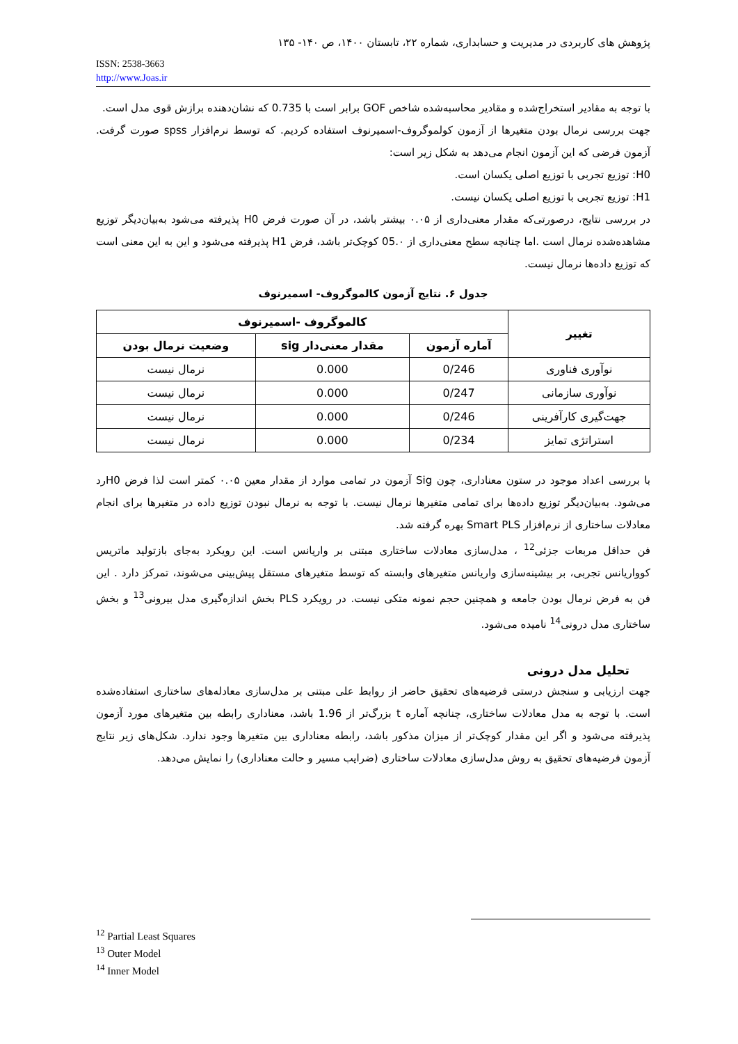پژوهش های کاربردی در مدیریت و حسابداری، شماره ۲۲، تابستان ۱۴۰۰، ص ۱۴۰- ۱۳۵
ISSN: 2538-3663
http://www.Joas.ir
با توجه به مقادیر استخراج‌شده و مقادیر محاسبه‌شده شاخص GOF برابر است با 0.735 که نشان‌دهنده برازش قوی مدل است.
جهت بررسی نرمال بودن متغیرها از آزمون کولموگروف-اسمیرنوف استفاده کردیم. که توسط نرم‌افزار spss صورت گرفت. آزمون فرضی که این آزمون انجام می‌دهد به شکل زیر است:
H0: توزیع تجربی با توزیع اصلی یکسان است.
H1: توزیع تجربی با توزیع اصلی یکسان نیست.
در بررسی نتایج، درصورتی‌که مقدار معنی‌داری از ۰.۰۵ بیشتر باشد، در آن صورت فرض H0 پذیرفته می‌شود به‌بیان‌دیگر توزیع مشاهده‌شده نرمال است .اما چنانچه سطح معنی‌داری از 05.۰ کوچک‌تر باشد، فرض H1 پذیرفته می‌شود و این به این معنی است که توزیع داده‌ها نرمال نیست.
جدول ۶. نتایج آزمون کالموگروف- اسمیرنوف
| تغییر | کالموگروف -اسمیرنوف | | |
| --- | --- | --- | --- |
| | آماره آزمون | مقدار معنی‌دار sig | وضعیت نرمال بودن |
| نوآوری فناوری | 0/246 | 0.000 | نرمال نیست |
| نوآوری سازمانی | 0/247 | 0.000 | نرمال نیست |
| جهت‌گیری کارآفرینی | 0/246 | 0.000 | نرمال نیست |
| استراتژی تمایز | 0/234 | 0.000 | نرمال نیست |
با بررسی اعداد موجود در ستون معناداری، چون Sig آزمون در تمامی موارد از مقدار معین ۰.۰۵ کمتر است لذا فرض H0رد می‌شود. به‌بیان‌دیگر توزیع داده‌ها برای تمامی متغیرها نرمال نیست. با توجه به نرمال نبودن توزیع داده در متغیرها برای انجام معادلات ساختاری از نرم‌افزار Smart PLS بهره گرفته شد.
فن حداقل مربعات جزئی<sup>12</sup> ، مدل‌سازی معادلات ساختاری مبتنی بر واریانس است. این رویکرد به‌جای بازتولید ماتریس کوواریانس تجربی، بر بیشینه‌سازی واریانس متغیرهای وابسته که توسط متغیرهای مستقل پیش‌بینی می‌شوند، تمرکز دارد . این فن به فرض نرمال بودن جامعه و همچنین حجم نمونه متکی نیست. در رویکرد PLS بخش اندازه‌گیری مدل بیرونی<sup>13</sup> و بخش ساختاری مدل درونی<sup>14</sup> نامیده می‌شود.
تحلیل مدل درونی
جهت ارزیابی و سنجش درستی فرضیه‌های تحقیق حاضر از روابط علی مبتنی بر مدل‌سازی معادله‌های ساختاری استفاده‌شده است. با توجه به مدل معادلات ساختاری، چنانچه آماره t بزرگ‌تر از 1.96 باشد، معناداری رابطه بین متغیرهای مورد آزمون پذیرفته می‌شود و اگر این مقدار کوچک‌تر از میزان مذکور باشد، رابطه معناداری بین متغیرها وجود ندارد. شکل‌های زیر نتایج آزمون فرضیه‌های تحقیق به روش مدل‌سازی معادلات ساختاری (ضرایب مسیر و حالت معناداری) را نمایش می‌دهد.
<sup>12</sup> Partial Least Squares
<sup>13</sup> Outer Model
<sup>14</sup> Inner Model